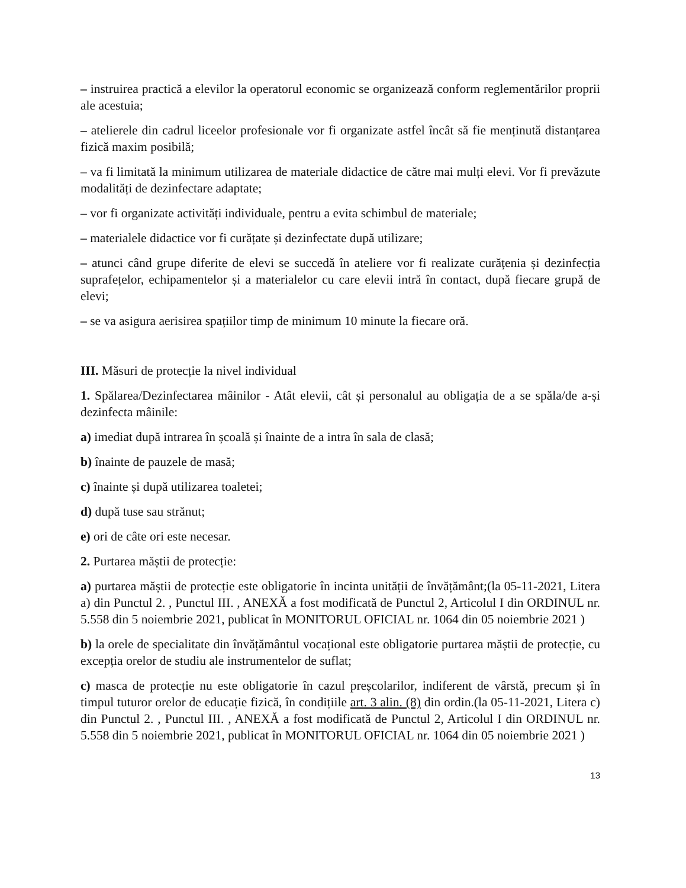– instruirea practică a elevilor la operatorul economic se organizează conform reglementărilor proprii ale acestuia;
– atelierele din cadrul liceelor profesionale vor fi organizate astfel încât să fie menținută distanțarea fizică maxim posibilă;
– va fi limitată la minimum utilizarea de materiale didactice de către mai mulți elevi. Vor fi prevăzute modalități de dezinfectare adaptate;
– vor fi organizate activități individuale, pentru a evita schimbul de materiale;
– materialele didactice vor fi curățate și dezinfectate după utilizare;
– atunci când grupe diferite de elevi se succedă în ateliere vor fi realizate curățenia și dezinfecția suprafețelor, echipamentelor și a materialelor cu care elevii intră în contact, după fiecare grupă de elevi;
– se va asigura aerisirea spațiilor timp de minimum 10 minute la fiecare oră.
III. Măsuri de protecție la nivel individual
1. Spălarea/Dezinfectarea mâinilor - Atât elevii, cât și personalul au obligația de a se spăla/de a-și dezinfecta mâinile:
a) imediat după intrarea în școală și înainte de a intra în sala de clasă;
b) înainte de pauzele de masă;
c) înainte și după utilizarea toaletei;
d) după tuse sau strănut;
e) ori de câte ori este necesar.
2. Purtarea măștii de protecție:
a) purtarea măștii de protecție este obligatorie în incinta unității de învățământ;(la 05-11-2021, Litera a) din Punctul 2. , Punctul III. , ANEXĂ a fost modificată de Punctul 2, Articolul I din ORDINUL nr. 5.558 din 5 noiembrie 2021, publicat în MONITORUL OFICIAL nr. 1064 din 05 noiembrie 2021 )
b) la orele de specialitate din învățământul vocațional este obligatorie purtarea măștii de protecție, cu excepția orelor de studiu ale instrumentelor de suflat;
c) masca de protecție nu este obligatorie în cazul preșcolarilor, indiferent de vârstă, precum și în timpul tuturor orelor de educație fizică, în condițiile art. 3 alin. (8) din ordin.(la 05-11-2021, Litera c) din Punctul 2. , Punctul III. , ANEXĂ a fost modificată de Punctul 2, Articolul I din ORDINUL nr. 5.558 din 5 noiembrie 2021, publicat în MONITORUL OFICIAL nr. 1064 din 05 noiembrie 2021 )
13